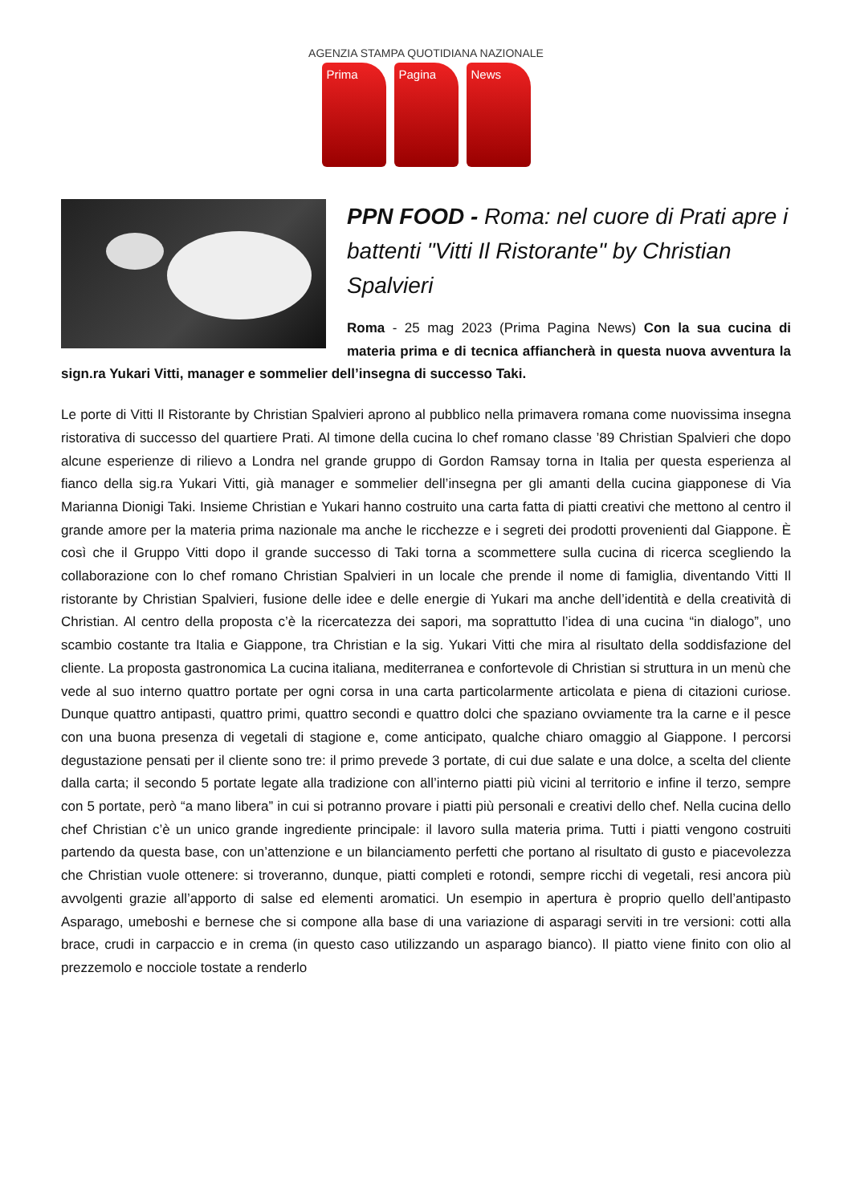AGENZIA STAMPA QUOTIDIANA NAZIONALE
Prima Pagina News
PPN FOOD - Roma: nel cuore di Prati apre i battenti "Vitti Il Ristorante" by Christian Spalvieri
Roma - 25 mag 2023 (Prima Pagina News) Con la sua cucina di materia prima e di tecnica affiancherà in questa nuova avventura la sign.ra Yukari Vitti, manager e sommelier dell’insegna di successo Taki.
Le porte di Vitti Il Ristorante by Christian Spalvieri aprono al pubblico nella primavera romana come nuovissima insegna ristorativa di successo del quartiere Prati. Al timone della cucina lo chef romano classe ’89 Christian Spalvieri che dopo alcune esperienze di rilievo a Londra nel grande gruppo di Gordon Ramsay torna in Italia per questa esperienza al fianco della sig.ra Yukari Vitti, già manager e sommelier dell’insegna per gli amanti della cucina giapponese di Via Marianna Dionigi Taki. Insieme Christian e Yukari hanno costruito una carta fatta di piatti creativi che mettono al centro il grande amore per la materia prima nazionale ma anche le ricchezze e i segreti dei prodotti provenienti dal Giappone. È così che il Gruppo Vitti dopo il grande successo di Taki torna a scommettere sulla cucina di ricerca scegliendo la collaborazione con lo chef romano Christian Spalvieri in un locale che prende il nome di famiglia, diventando Vitti Il ristorante by Christian Spalvieri, fusione delle idee e delle energie di Yukari ma anche dell’identità e della creatività di Christian. Al centro della proposta c’è la ricercatezza dei sapori, ma soprattutto l’idea di una cucina “in dialogo”, uno scambio costante tra Italia e Giappone, tra Christian e la sig. Yukari Vitti che mira al risultato della soddisfazione del cliente. La proposta gastronomica La cucina italiana, mediterranea e confortevole di Christian si struttura in un menù che vede al suo interno quattro portate per ogni corsa in una carta particolarmente articolata e piena di citazioni curiose. Dunque quattro antipasti, quattro primi, quattro secondi e quattro dolci che spaziano ovviamente tra la carne e il pesce con una buona presenza di vegetali di stagione e, come anticipato, qualche chiaro omaggio al Giappone. I percorsi degustazione pensati per il cliente sono tre: il primo prevede 3 portate, di cui due salate e una dolce, a scelta del cliente dalla carta; il secondo 5 portate legate alla tradizione con all’interno piatti più vicini al territorio e infine il terzo, sempre con 5 portate, però “a mano libera” in cui si potranno provare i piatti più personali e creativi dello chef. Nella cucina dello chef Christian c’è un unico grande ingrediente principale: il lavoro sulla materia prima. Tutti i piatti vengono costruiti partendo da questa base, con un’attenzione e un bilanciamento perfetti che portano al risultato di gusto e piacevolezza che Christian vuole ottenere: si troveranno, dunque, piatti completi e rotondi, sempre ricchi di vegetali, resi ancora più avvolgenti grazie all’apporto di salse ed elementi aromatici. Un esempio in apertura è proprio quello dell’antipasto Asparago, umeboshi e bernese che si compone alla base di una variazione di asparagi serviti in tre versioni: cotti alla brace, crudi in carpaccio e in crema (in questo caso utilizzando un asparago bianco). Il piatto viene finito con olio al prezzemolo e nocciole tostate a renderlo